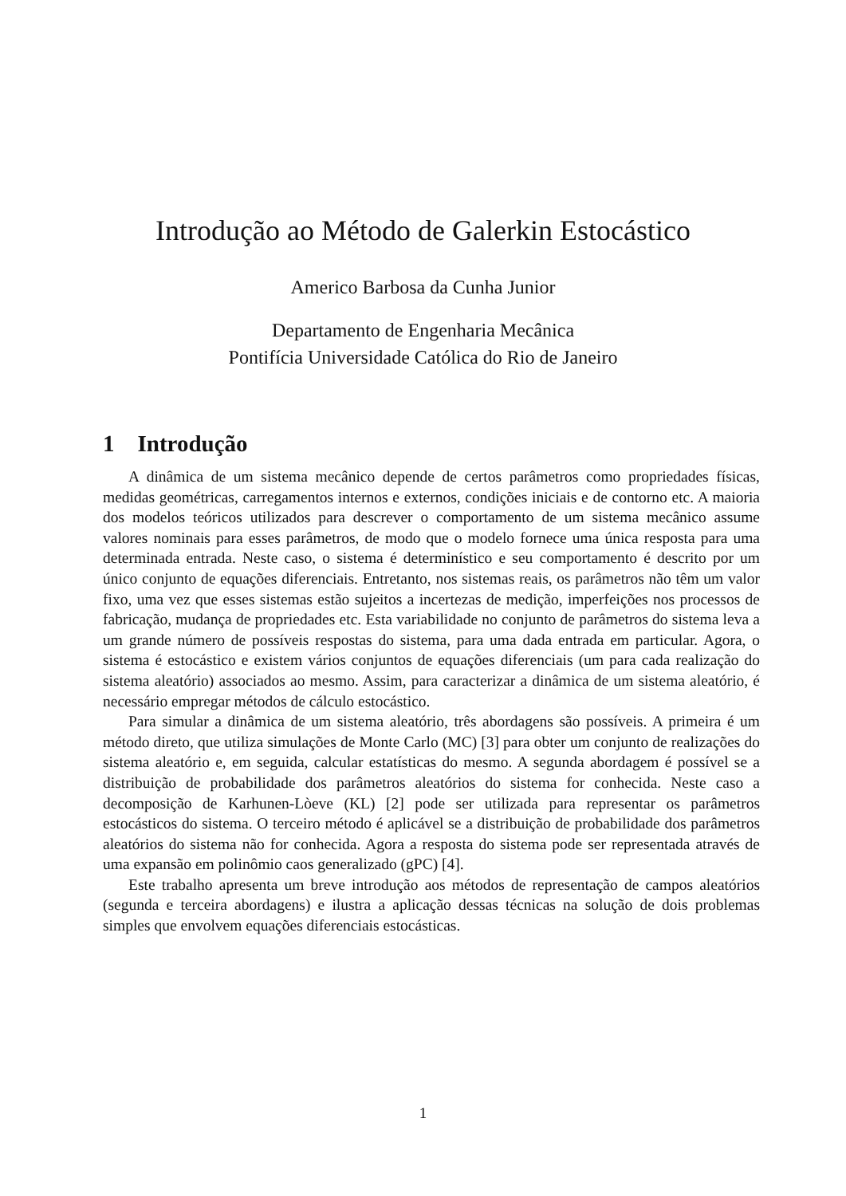Introdução ao Método de Galerkin Estocástico
Americo Barbosa da Cunha Junior
Departamento de Engenharia Mecânica
Pontifícia Universidade Católica do Rio de Janeiro
1 Introdução
A dinâmica de um sistema mecânico depende de certos parâmetros como propriedades físicas, medidas geométricas, carregamentos internos e externos, condições iniciais e de contorno etc. A maioria dos modelos teóricos utilizados para descrever o comportamento de um sistema mecânico assume valores nominais para esses parâmetros, de modo que o modelo fornece uma única resposta para uma determinada entrada. Neste caso, o sistema é determinístico e seu comportamento é descrito por um único conjunto de equações diferenciais. Entretanto, nos sistemas reais, os parâmetros não têm um valor fixo, uma vez que esses sistemas estão sujeitos a incertezas de medição, imperfeições nos processos de fabricação, mudança de propriedades etc. Esta variabilidade no conjunto de parâmetros do sistema leva a um grande número de possíveis respostas do sistema, para uma dada entrada em particular. Agora, o sistema é estocástico e existem vários conjuntos de equações diferenciais (um para cada realização do sistema aleatório) associados ao mesmo. Assim, para caracterizar a dinâmica de um sistema aleatório, é necessário empregar métodos de cálculo estocástico.
Para simular a dinâmica de um sistema aleatório, três abordagens são possíveis. A primeira é um método direto, que utiliza simulações de Monte Carlo (MC) [3] para obter um conjunto de realizações do sistema aleatório e, em seguida, calcular estatísticas do mesmo. A segunda abordagem é possível se a distribuição de probabilidade dos parâmetros aleatórios do sistema for conhecida. Neste caso a decomposição de Karhunen-Lòeve (KL) [2] pode ser utilizada para representar os parâmetros estocásticos do sistema. O terceiro método é aplicável se a distribuição de probabilidade dos parâmetros aleatórios do sistema não for conhecida. Agora a resposta do sistema pode ser representada através de uma expansão em polinômio caos generalizado (gPC) [4].
Este trabalho apresenta um breve introdução aos métodos de representação de campos aleatórios (segunda e terceira abordagens) e ilustra a aplicação dessas técnicas na solução de dois problemas simples que envolvem equações diferenciais estocásticas.
1